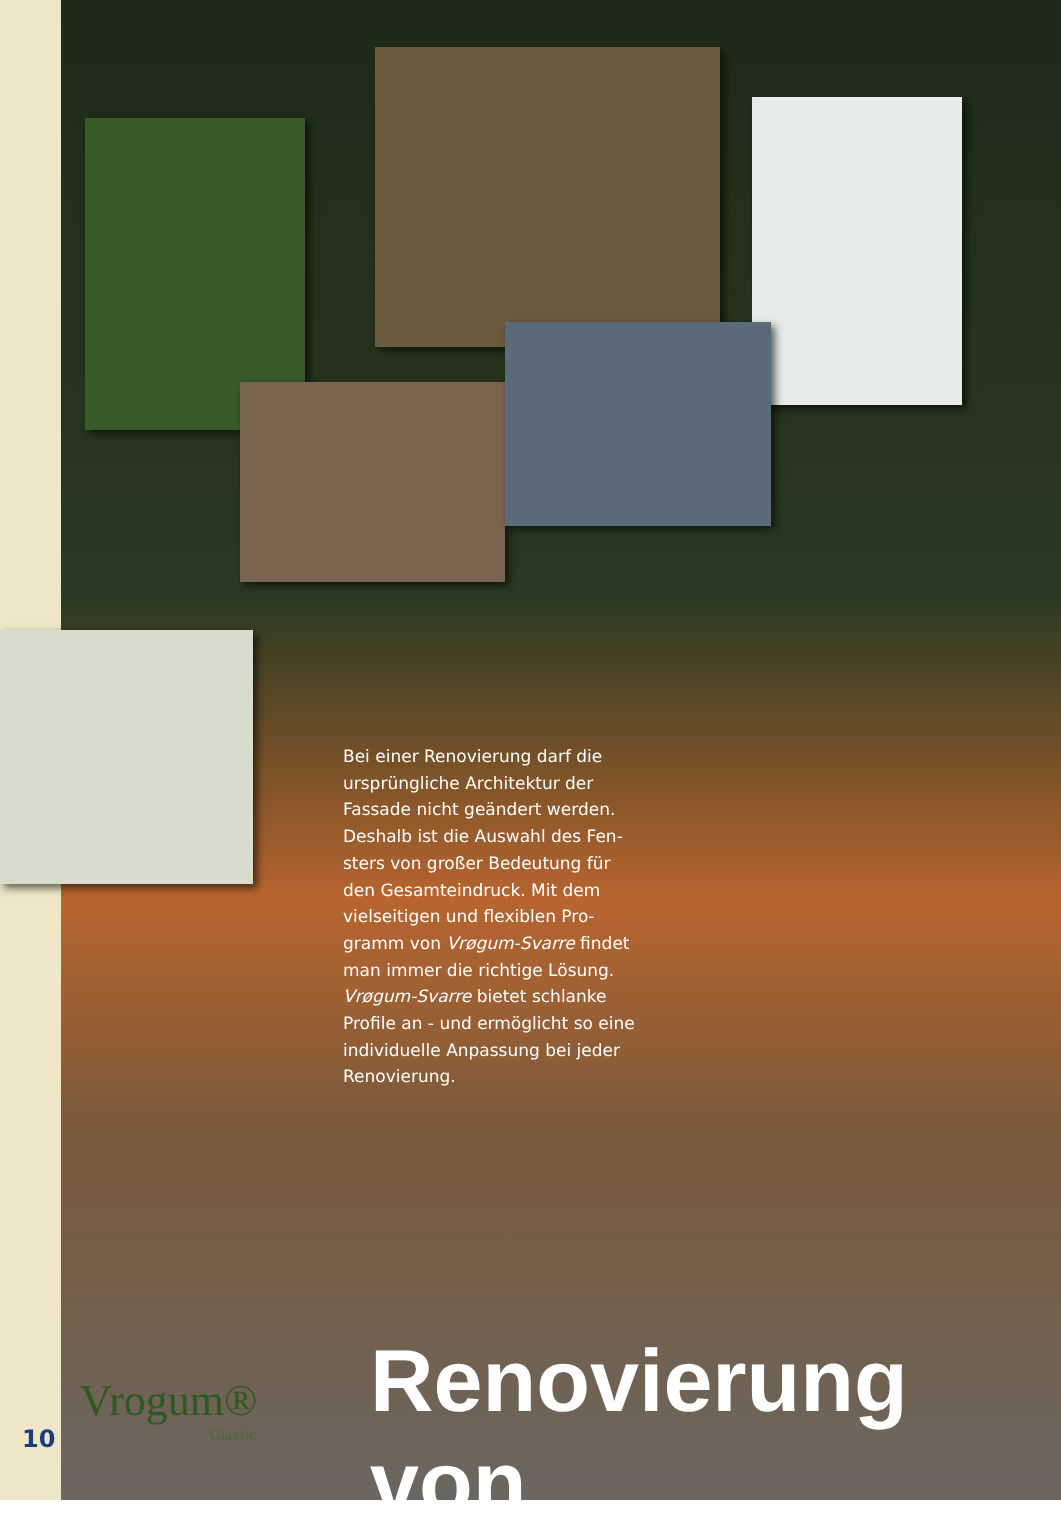Bei einer Renovierung darf die ursprüngliche Architektur der Fassade nicht geändert werden. Deshalb ist die Auswahl des Fen­sters von großer Bedeutung für den Gesamteindruck. Mit dem vielseitigen und flexiblen Pro­gramm von Vrøgum-Svarre findet man immer die richtige Lösung. Vrøgum-Svarre bietet schlanke Profile an - und ermöglicht so eine individuelle Anpassung bei jeder Renovierung.
Renovierung von
Vrogum®
Classic
10